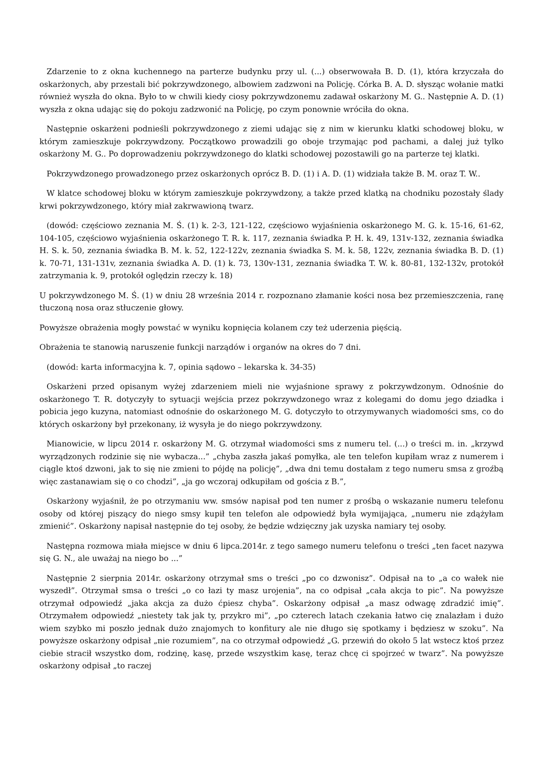Zdarzenie to z okna kuchennego na parterze budynku przy ul. (...) obserwowała B. D. (1), która krzyczała do oskarżonych, aby przestali bić pokrzywdzonego, albowiem zadzwoni na Policję. Córka B. A. D. słysząc wołanie matki również wyszła do okna. Było to w chwili kiedy ciosy pokrzywdzonemu zadawał oskarżony M. G.. Następnie A. D. (1) wyszła z okna udając się do pokoju zadzwonić na Policję, po czym ponownie wróciła do okna.
Następnie oskarżeni podnieśli pokrzywdzonego z ziemi udając się z nim w kierunku klatki schodowej bloku, w którym zamieszkuje pokrzywdzony. Początkowo prowadzili go oboje trzymając pod pachami, a dalej już tylko oskarżony M. G.. Po doprowadzeniu pokrzywdzonego do klatki schodowej pozostawili go na parterze tej klatki.
Pokrzywdzonego prowadzonego przez oskarżonych oprócz B. D. (1) i A. D. (1) widziała także B. M. oraz T. W..
W klatce schodowej bloku w którym zamieszkuje pokrzywdzony, a także przed klatką na chodniku pozostały ślady krwi pokrzywdzonego, który miał zakrwawioną twarz.
(dowód: częściowo zeznania M. Ś. (1) k. 2-3, 121-122, częściowo wyjaśnienia oskarżonego M. G. k. 15-16, 61-62, 104-105, częściowo wyjaśnienia oskarżonego T. R. k. 117, zeznania świadka P. H. k. 49, 131v-132, zeznania świadka H. S. k. 50, zeznania świadka B. M. k. 52, 122-122v, zeznania świadka S. M. k. 58, 122v, zeznania świadka B. D. (1) k. 70-71, 131-131v, zeznania świadka A. D. (1) k. 73, 130v-131, zeznania świadka T. W. k. 80-81, 132-132v, protokół zatrzymania k. 9, protokół oględzin rzeczy k. 18)
U pokrzywdzonego M. Ś. (1) w dniu 28 września 2014 r. rozpoznano złamanie kości nosa bez przemieszczenia, ranę tłuczoną nosa oraz stłuczenie głowy.
Powyższe obrażenia mogły powstać w wyniku kopnięcia kolanem czy też uderzenia pięścią.
Obrażenia te stanowią naruszenie funkcji narządów i organów na okres do 7 dni.
(dowód: karta informacyjna k. 7, opinia sądowo – lekarska k. 34-35)
Oskarżeni przed opisanym wyżej zdarzeniem mieli nie wyjaśnione sprawy z pokrzywdzonym. Odnośnie do oskarżonego T. R. dotyczyły to sytuacji wejścia przez pokrzywdzonego wraz z kolegami do domu jego dziadka i pobicia jego kuzyna, natomiast odnośnie do oskarżonego M. G. dotyczyło to otrzymywanych wiadomości sms, co do których oskarżony był przekonany, iż wysyła je do niego pokrzywdzony.
Mianowicie, w lipcu 2014 r. oskarżony M. G. otrzymał wiadomości sms z numeru tel. (...) o treści m. in. „krzywd wyrządzonych rodzinie się nie wybacza...” „chyba zaszła jakaś pomyłka, ale ten telefon kupiłam wraz z numerem i ciągle ktoś dzwoni, jak to się nie zmieni to pójdę na policję”, „dwa dni temu dostałam z tego numeru smsa z groźbą więc zastanawiam się o co chodzi”, „ja go wczoraj odkupiłam od gościa z B.”,
Oskarżony wyjaśnił, że po otrzymaniu ww. smsów napisał pod ten numer z prośbą o wskazanie numeru telefonu osoby od której piszący do niego smsy kupił ten telefon ale odpowiedź była wymijająca, „numeru nie zdążyłam zmienić”. Oskarżony napisał następnie do tej osoby, że będzie wdzięczny jak uzyska namiary tej osoby.
Następna rozmowa miała miejsce w dniu 6 lipca.2014r. z tego samego numeru telefonu o treści „ten facet nazywa się G. N., ale uważaj na niego bo ...”
Następnie 2 sierpnia 2014r. oskarżony otrzymał sms o treści „po co dzwonisz”. Odpisał na to „a co wałek nie wyszedł”. Otrzymał smsa o treści „o co łazi ty masz urojenia”, na co odpisał „cała akcja to pic”. Na powyższe otrzymał odpowiedź „jaka akcja za dużo ćpiesz chyba”. Oskarżony odpisał „a masz odwagę zdradzić imię”. Otrzymałem odpowiedź „niestety tak jak ty, przykro mi”, „po czterech latach czekania łatwo cię znalazłam i dużo wiem szybko mi poszło jednak dużo znajomych to konfitury ale nie długo się spotkamy i będziesz w szoku”. Na powyższe oskarżony odpisał „nie rozumiem”, na co otrzymał odpowiedź „G. przewiń do około 5 lat wstecz ktoś przez ciebie stracił wszystko dom, rodzinę, kasę, przede wszystkim kasę, teraz chcę ci spojrzeć w twarz”. Na powyższe oskarżony odpisał „to raczej